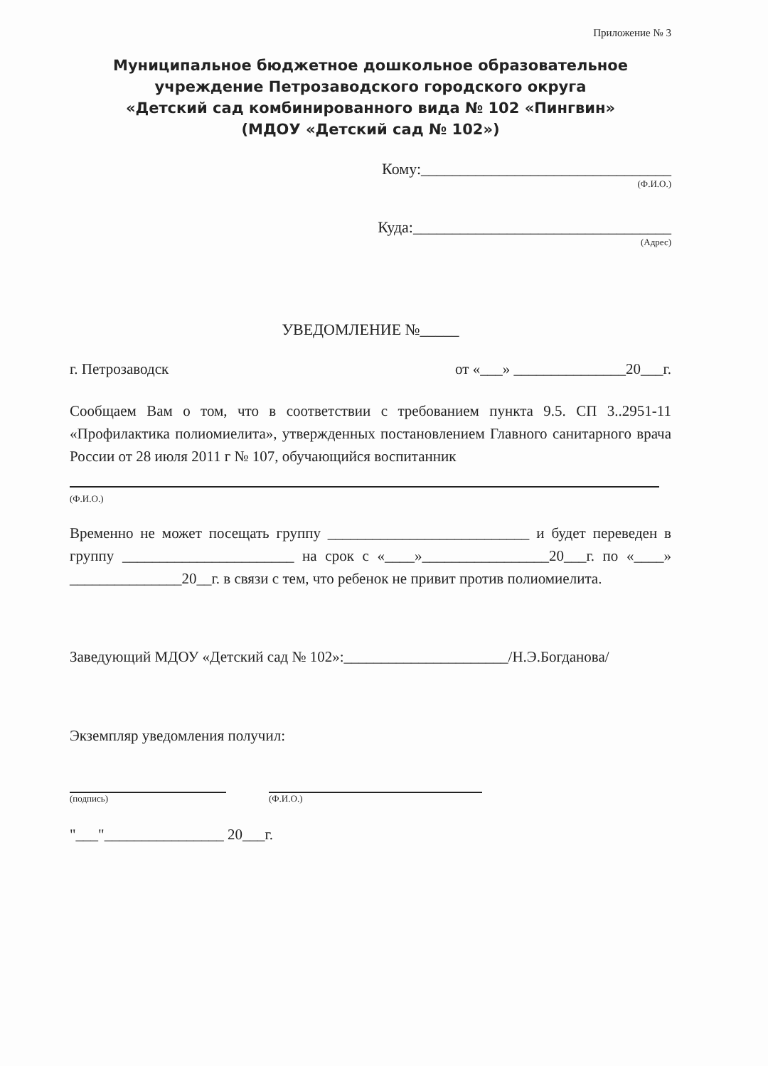Приложение № 3
Муниципальное бюджетное дошкольное образовательное
учреждение Петрозаводского городского округа
«Детский сад комбинированного вида № 102 «Пингвин»
(МДОУ «Детский сад № 102»)
Кому:________________________________
(Ф.И.О.)
Куда:_________________________________
(Адрес)
УВЕДОМЛЕНИЕ №_____
г. Петрозаводск от «___» _______________20___г.
Сообщаем Вам о том, что в соответствии с требованием пункта 9.5. СП 3..2951-11 «Профилактика полиомиелита», утвержденных постановлением Главного санитарного врача России от 28 июля 2011 г № 107, обучающийся воспитанник
(Ф.И.О.)
Временно не может посещать группу ___________________________ и будет переведен в группу _______________________ на срок с «____»_________________20___г. по «____» _______________20__г. в связи с тем, что ребенок не привит против полиомиелита.
Заведующий МДОУ «Детский сад № 102»:______________________/Н.Э.Богданова/
Экземпляр уведомления получил:
(подпись) (Ф.И.О.)
"___"________________ 20___г.